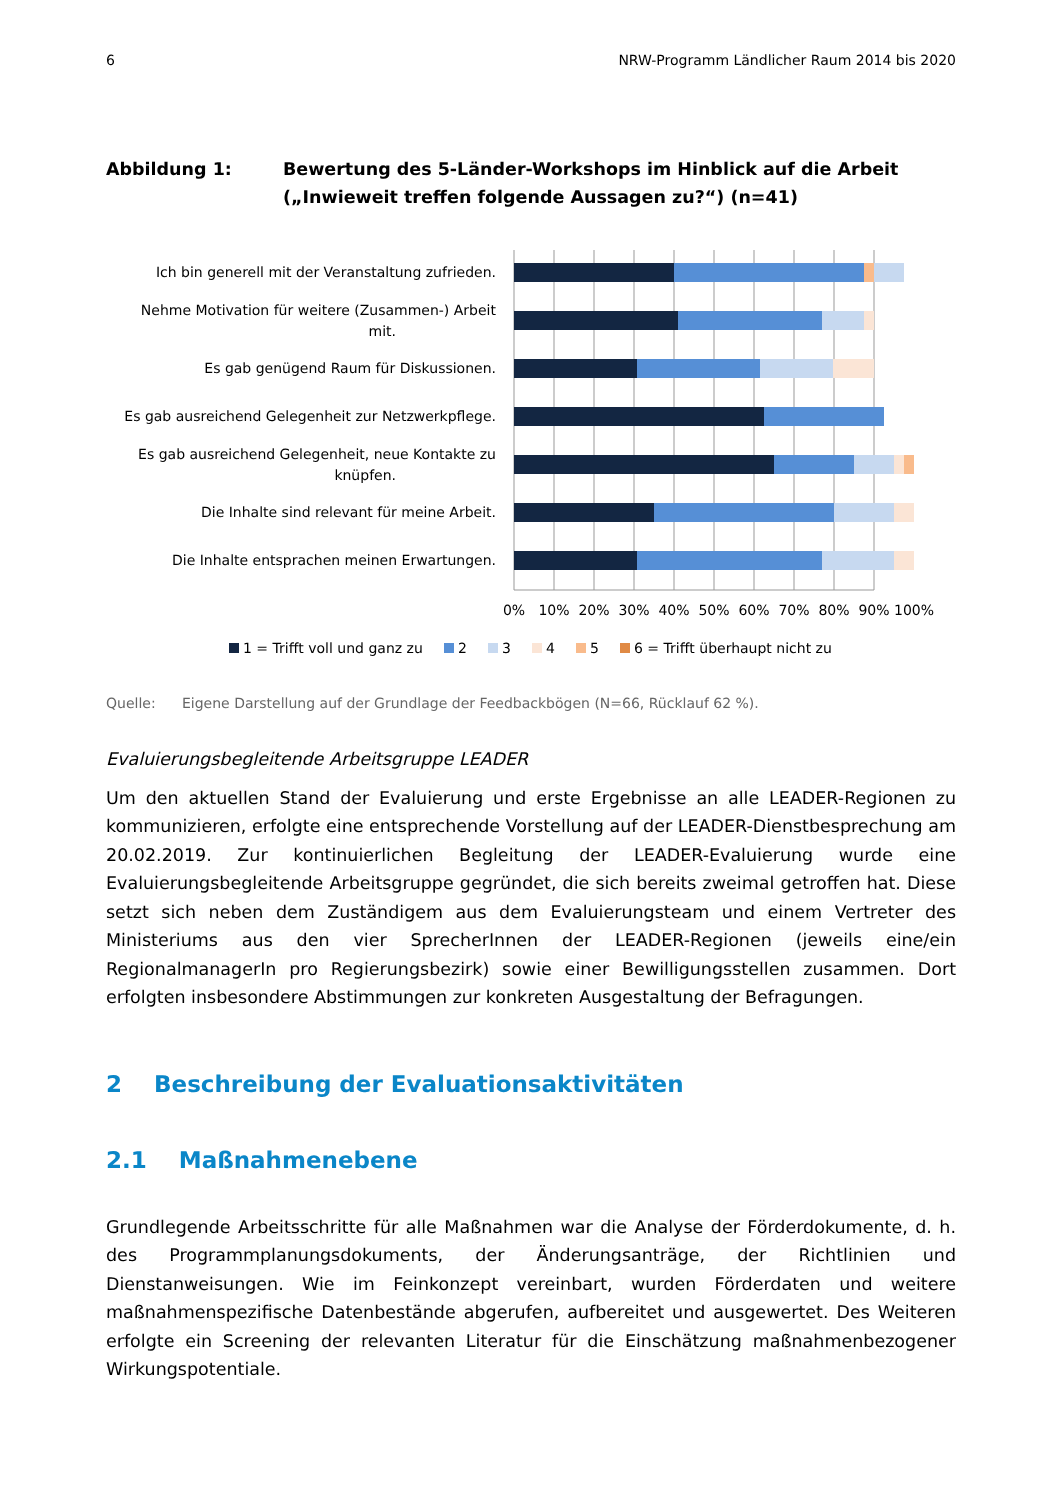6 NRW-Programm Ländlicher Raum 2014 bis 2020
Abbildung 1: Bewertung des 5-Länder-Workshops im Hinblick auf die Arbeit („Inwieweit treffen folgende Aussagen zu?“) (n=41)
Ich bin generell mit der Veranstaltung zufrieden.
Nehme Motivation für weitere (Zusammen-) Arbeit
mit.
Es gab genügend Raum für Diskussionen.
Es gab ausreichend Gelegenheit zur Netzwerkpflege.
Es gab ausreichend Gelegenheit, neue Kontakte zu
knüpfen.
Die Inhalte sind relevant für meine Arbeit.
Die Inhalte entsprachen meinen Erwartungen.
0%
10%
20%
30%
40%
50%
60%
70%
80%
90%
100%
1 = Trifft voll und ganz zu
2
3
4
5
6 = Trifft überhaupt nicht zu
Quelle: Eigene Darstellung auf der Grundlage der Feedbackbögen (N=66, Rücklauf 62 %).
Evaluierungsbegleitende Arbeitsgruppe LEADER
Um den aktuellen Stand der Evaluierung und erste Ergebnisse an alle LEADER-Regionen zu kommunizieren, erfolgte eine entsprechende Vorstellung auf der LEADER-Dienstbesprechung am 20.02.2019. Zur kontinuierlichen Begleitung der LEADER-Evaluierung wurde eine Evaluierungsbegleitende Arbeitsgruppe gegründet, die sich bereits zweimal getroffen hat. Diese setzt sich neben dem Zuständigem aus dem Evaluierungsteam und einem Vertreter des Ministeriums aus den vier SprecherInnen der LEADER-Regionen (jeweils eine/ein RegionalmanagerIn pro Regierungsbezirk) sowie einer Bewilligungsstellen zusammen. Dort erfolgten insbesondere Abstimmungen zur konkreten Ausgestaltung der Befragungen.
2 Beschreibung der Evaluationsaktivitäten
2.1 Maßnahmenebene
Grundlegende Arbeitsschritte für alle Maßnahmen war die Analyse der Förderdokumente, d. h. des Programmplanungsdokuments, der Änderungsanträge, der Richtlinien und Dienstanweisungen. Wie im Feinkonzept vereinbart, wurden Förderdaten und weitere maßnahmenspezifische Datenbestände abgerufen, aufbereitet und ausgewertet. Des Weiteren erfolgte ein Screening der relevanten Literatur für die Einschätzung maßnahmenbezogener Wirkungspotentiale.